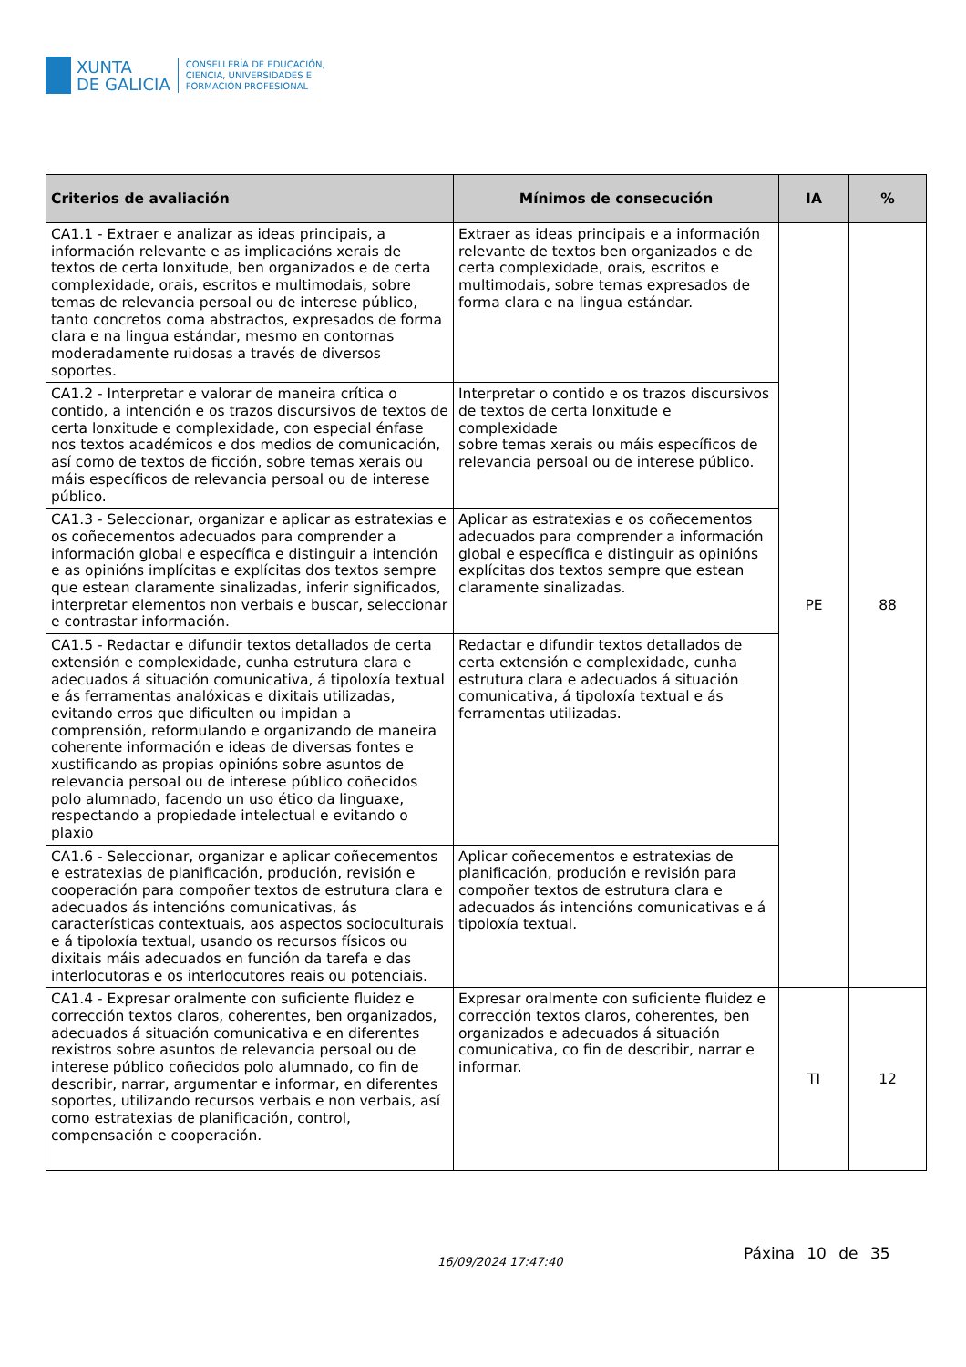XUNTA
DE GALICIA
CONSELLERÍA DE EDUCACIÓN,
CIENCIA, UNIVERSIDADES E
FORMACIÓN PROFESIONAL
| Criterios de avaliación | Mínimos de consecución | IA | % |
| --- | --- | --- | --- |
| CA1.1 - Extraer e analizar as ideas principais, a información relevante e as implicacións xerais de textos de certa lonxitude, ben organizados e de certa complexidade, orais, escritos e multimodais, sobre temas de relevancia persoal ou de interese público, tanto concretos coma abstractos, expresados de forma clara e na lingua estándar, mesmo en contornas moderadamente ruidosas a través de diversos soportes. | Extraer as ideas principais e a información relevante de textos ben organizados e de certa complexidade, orais, escritos e multimodais, sobre temas expresados de forma clara e na lingua estándar. | PE | 88 |
| CA1.2 - Interpretar e valorar de maneira crítica o contido, a intención e os trazos discursivos de textos de certa lonxitude e complexidade, con especial énfase nos textos académicos e dos medios de comunicación, así como de textos de ficción, sobre temas xerais ou máis específicos de relevancia persoal ou de interese público. | Interpretar o contido e os trazos discursivos de textos de certa lonxitude e complexidade sobre temas xerais ou máis específicos de relevancia persoal ou de interese público. | | |
| CA1.3 - Seleccionar, organizar e aplicar as estratexias e os coñecementos adecuados para comprender a información global e específica e distinguir a intención e as opinións implícitas e explícitas dos textos sempre que estean claramente sinalizadas, inferir significados, interpretar elementos non verbais e buscar, seleccionar e contrastar información. | Aplicar as estratexias e os coñecementos adecuados para comprender a información global e específica e distinguir as opinións explícitas dos textos sempre que estean claramente sinalizadas. | | |
| CA1.5 - Redactar e difundir textos detallados de certa extensión e complexidade, cunha estrutura clara e adecuados á situación comunicativa, á tipoloxía textual e ás ferramentas analóxicas e dixitais utilizadas, evitando erros que dificulten ou impidan a comprensión, reformulando e organizando de maneira coherente información e ideas de diversas fontes e xustificando as propias opinións sobre asuntos de relevancia persoal ou de interese público coñecidos polo alumnado, facendo un uso ético da linguaxe, respectando a propiedade intelectual e evitando o plaxio | Redactar e difundir textos detallados de certa extensión e complexidade, cunha estrutura clara e adecuados á situación comunicativa, á tipoloxía textual e ás ferramentas utilizadas. | | |
| CA1.6 - Seleccionar, organizar e aplicar coñecementos e estratexias de planificación, produción, revisión e cooperación para compoñer textos de estrutura clara e adecuados ás intencións comunicativas, ás características contextuais, aos aspectos socioculturais e á tipoloxía textual, usando os recursos físicos ou dixitais máis adecuados en función da tarefa e das interlocutoras e os interlocutores reais ou potenciais. | Aplicar coñecementos e estratexias de planificación, produción e revisión para compoñer textos de estrutura clara e adecuados ás intencións comunicativas e á tipoloxía textual. | | |
| CA1.4 - Expresar oralmente con suficiente fluidez e corrección textos claros, coherentes, ben organizados, adecuados á situación comunicativa e en diferentes rexistros sobre asuntos de relevancia persoal ou de interese público coñecidos polo alumnado, co fin de describir, narrar, argumentar e informar, en diferentes soportes, utilizando recursos verbais e non verbais, así como estratexias de planificación, control, compensación e cooperación. | Expresar oralmente con suficiente fluidez e corrección textos claros, coherentes, ben organizados e adecuados á situación comunicativa, co fin de describir, narrar e informar. | TI | 12 |
16/09/2024 17:47:40 Páxina 10 de 35